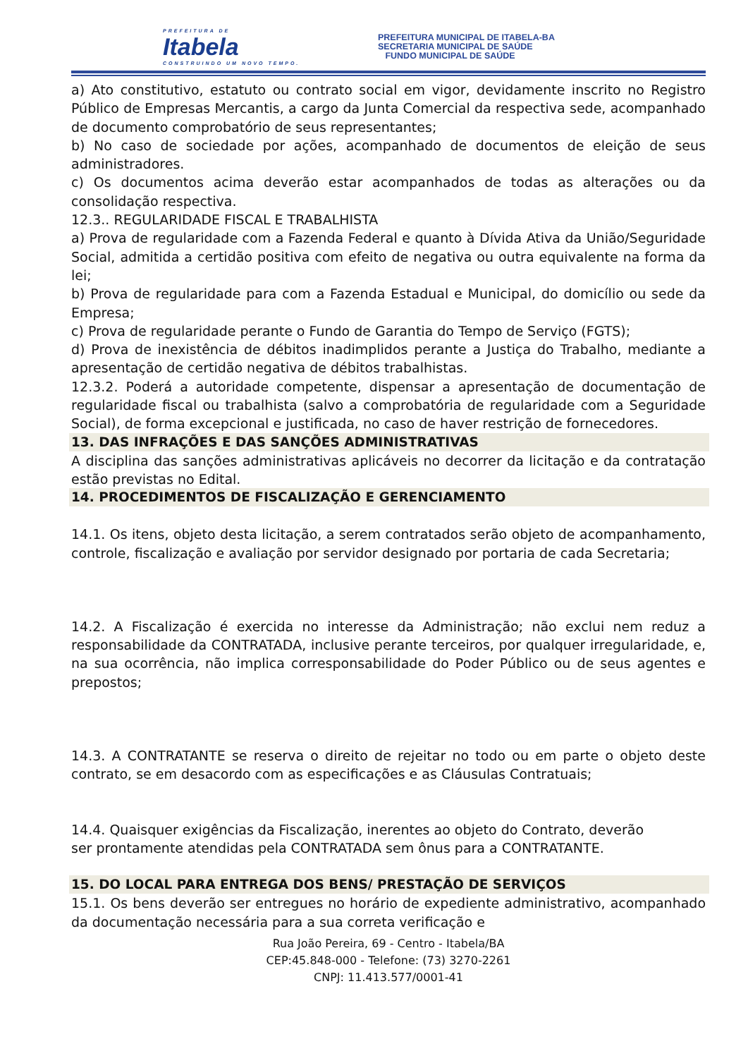PREFEITURA DE
Itabela
CONSTRUINDO UM NOVO TEMPO.
PREFEITURA MUNICIPAL DE ITABELA-BA
SECRETARIA MUNICIPAL DE SAÚDE
FUNDO MUNICIPAL DE SAÚDE
a) Ato constitutivo, estatuto ou contrato social em vigor, devidamente inscrito no Registro Público de Empresas Mercantis, a cargo da Junta Comercial da respectiva sede, acompanhado de documento comprobatório de seus representantes;
b) No caso de sociedade por ações, acompanhado de documentos de eleição de seus administradores.
c) Os documentos acima deverão estar acompanhados de todas as alterações ou da consolidação respectiva.
12.3.. REGULARIDADE FISCAL E TRABALHISTA
a) Prova de regularidade com a Fazenda Federal e quanto à Dívida Ativa da União/Seguridade Social, admitida a certidão positiva com efeito de negativa ou outra equivalente na forma da lei;
b) Prova de regularidade para com a Fazenda Estadual e Municipal, do domicílio ou sede da Empresa;
c) Prova de regularidade perante o Fundo de Garantia do Tempo de Serviço (FGTS);
d) Prova de inexistência de débitos inadimplidos perante a Justiça do Trabalho, mediante a apresentação de certidão negativa de débitos trabalhistas.
12.3.2. Poderá a autoridade competente, dispensar a apresentação de documentação de regularidade fiscal ou trabalhista (salvo a comprobatória de regularidade com a Seguridade Social), de forma excepcional e justificada, no caso de haver restrição de fornecedores.
13. DAS INFRAÇÕES E DAS SANÇÕES ADMINISTRATIVAS
A disciplina das sanções administrativas aplicáveis no decorrer da licitação e da contratação estão previstas no Edital.
14. PROCEDIMENTOS DE FISCALIZAÇÃO E GERENCIAMENTO
14.1. Os itens, objeto desta licitação, a serem contratados serão objeto de acompanhamento, controle, fiscalização e avaliação por servidor designado por portaria de cada Secretaria;
14.2. A Fiscalização é exercida no interesse da Administração; não exclui nem reduz a responsabilidade da CONTRATADA, inclusive perante terceiros, por qualquer irregularidade, e, na sua ocorrência, não implica corresponsabilidade do Poder Público ou de seus agentes e prepostos;
14.3. A CONTRATANTE se reserva o direito de rejeitar no todo ou em parte o objeto deste contrato, se em desacordo com as especificações e as Cláusulas Contratuais;
14.4. Quaisquer exigências da Fiscalização, inerentes ao objeto do Contrato, deverão
ser prontamente atendidas pela CONTRATADA sem ônus para a CONTRATANTE.
15. DO LOCAL PARA ENTREGA DOS BENS/ PRESTAÇÃO DE SERVIÇOS
15.1. Os bens deverão ser entregues no horário de expediente administrativo, acompanhado da documentação necessária para a sua correta verificação e
Rua João Pereira, 69 - Centro - Itabela/BA
CEP:45.848-000 - Telefone: (73) 3270-2261
CNPJ: 11.413.577/0001-41